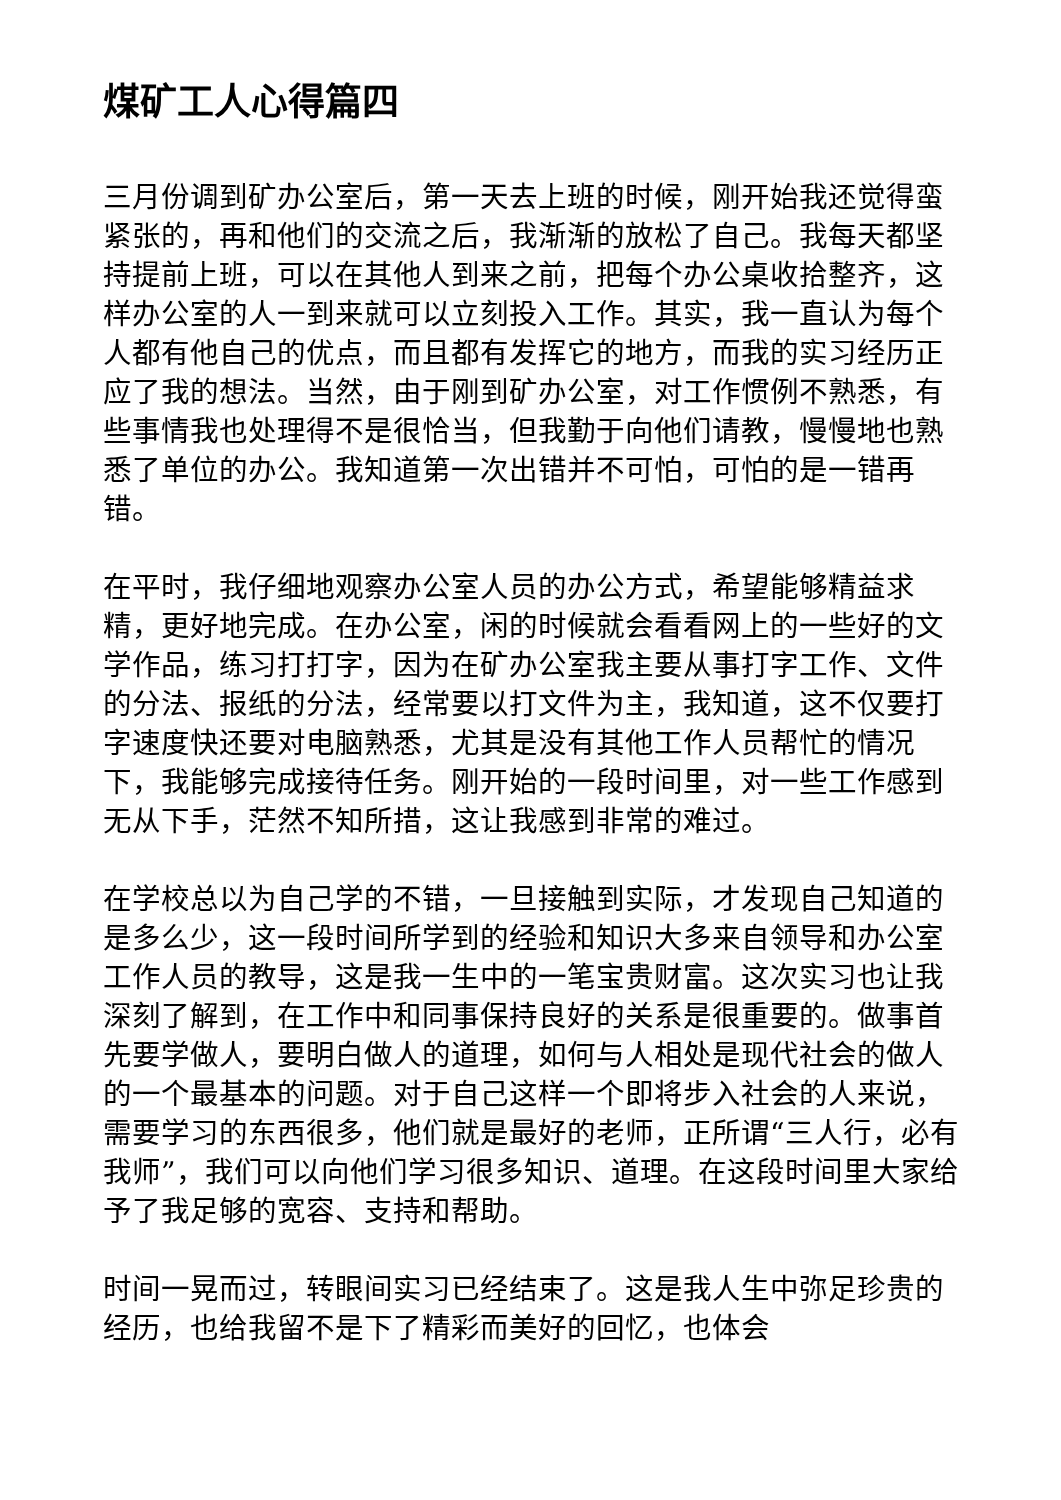煤矿工人心得篇四
三月份调到矿办公室后，第一天去上班的时候，刚开始我还觉得蛮紧张的，再和他们的交流之后，我渐渐的放松了自己。我每天都坚持提前上班，可以在其他人到来之前，把每个办公桌收拾整齐，这样办公室的人一到来就可以立刻投入工作。其实，我一直认为每个人都有他自己的优点，而且都有发挥它的地方，而我的实习经历正应了我的想法。当然，由于刚到矿办公室，对工作惯例不熟悉，有些事情我也处理得不是很恰当，但我勤于向他们请教，慢慢地也熟悉了单位的办公。我知道第一次出错并不可怕，可怕的是一错再错。
在平时，我仔细地观察办公室人员的办公方式，希望能够精益求精，更好地完成。在办公室，闲的时候就会看看网上的一些好的文学作品，练习打打字，因为在矿办公室我主要从事打字工作、文件的分法、报纸的分法，经常要以打文件为主，我知道，这不仅要打字速度快还要对电脑熟悉，尤其是没有其他工作人员帮忙的情况下，我能够完成接待任务。刚开始的一段时间里，对一些工作感到无从下手，茫然不知所措，这让我感到非常的难过。
在学校总以为自己学的不错，一旦接触到实际，才发现自己知道的是多么少，这一段时间所学到的经验和知识大多来自领导和办公室工作人员的教导，这是我一生中的一笔宝贵财富。这次实习也让我深刻了解到，在工作中和同事保持良好的关系是很重要的。做事首先要学做人，要明白做人的道理，如何与人相处是现代社会的做人的一个最基本的问题。对于自己这样一个即将步入社会的人来说，需要学习的东西很多，他们就是最好的老师，正所谓“三人行，必有我师”，我们可以向他们学习很多知识、道理。在这段时间里大家给予了我足够的宽容、支持和帮助。
时间一晃而过，转眼间实习已经结束了。这是我人生中弥足珍贵的经历，也给我留不是下了精彩而美好的回忆，也体会